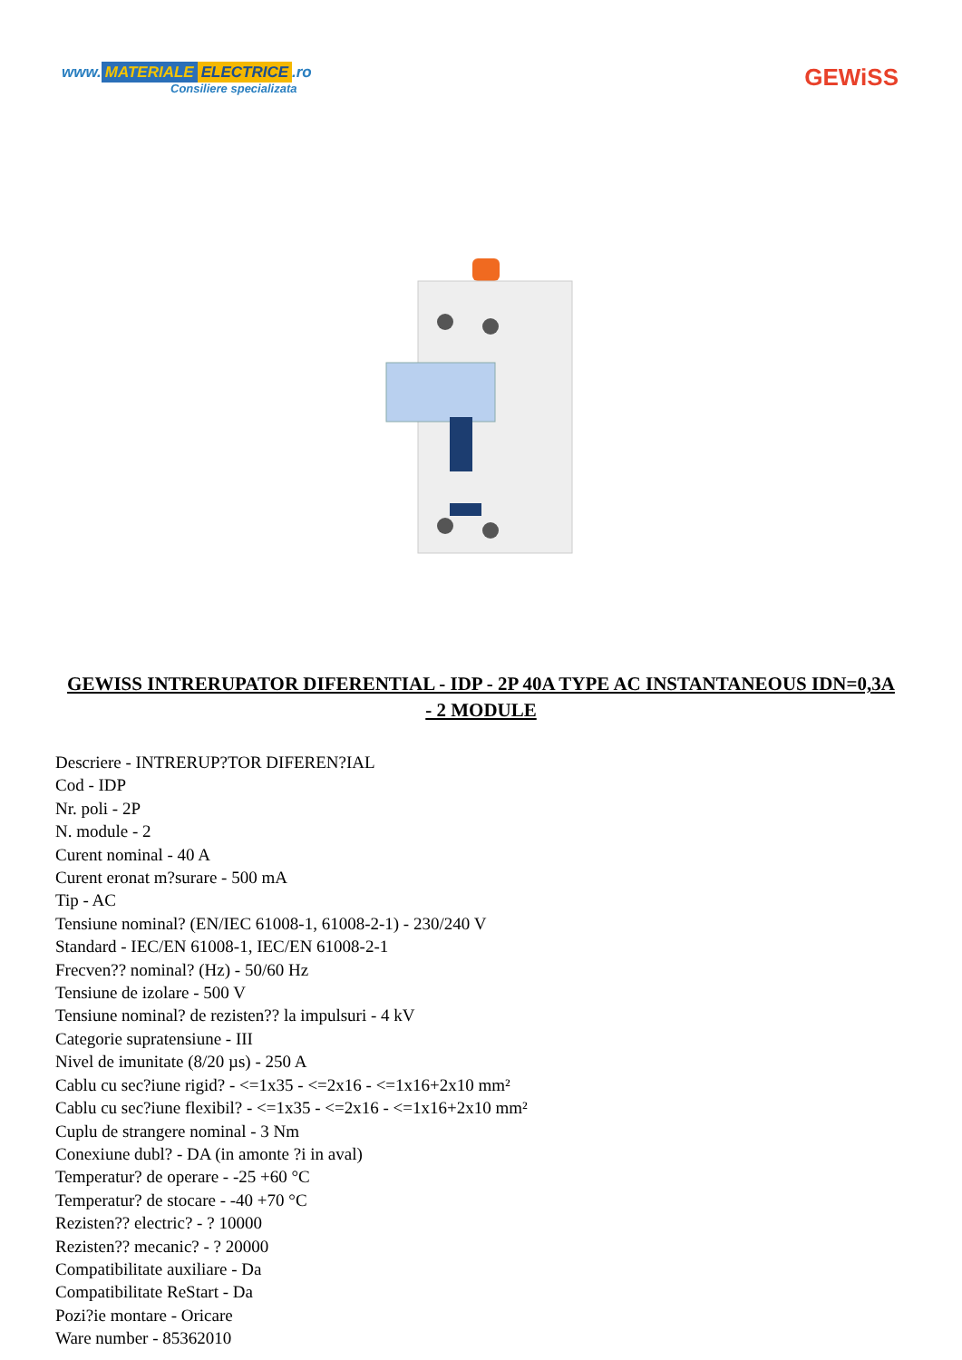www. MATERIALE ELECTRICE.ro
Consiliere specializata
GEWiSS
GEWISS INTRERUPATOR DIFERENTIAL - IDP - 2P 40A TYPE AC INSTANTANEOUS IDN=0,3A - 2 MODULE
Descriere - INTRERUP?TOR DIFEREN?IAL
Cod - IDP
Nr. poli - 2P
N. module - 2
Curent nominal - 40 A
Curent eronat m?surare - 500 mA
Tip - AC
Tensiune nominal? (EN/IEC 61008-1, 61008-2-1) - 230/240 V
Standard - IEC/EN 61008-1, IEC/EN 61008-2-1
Frecven?? nominal? (Hz) - 50/60 Hz
Tensiune de izolare - 500 V
Tensiune nominal? de rezisten?? la impulsuri - 4 kV
Categorie supratensiune - III
Nivel de imunitate (8/20 µs) - 250 A
Cablu cu sec?iune rigid? - <=1x35 - <=2x16 - <=1x16+2x10 mm²
Cablu cu sec?iune flexibil? - <=1x35 - <=2x16 - <=1x16+2x10 mm²
Cuplu de strangere nominal - 3 Nm
Conexiune dubl? - DA (in amonte ?i in aval)
Temperatur? de operare - -25 +60 °C
Temperatur? de stocare - -40 +70 °C
Rezisten?? electric? - ? 10000
Rezisten?? mecanic? - ? 20000
Compatibilitate auxiliare - Da
Compatibilitate ReStart - Da
Pozi?ie montare - Oricare
Ware number - 85362010